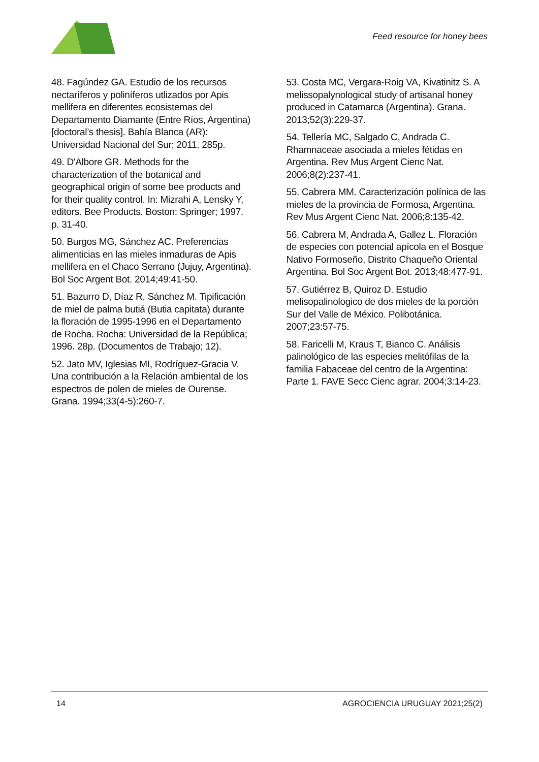Feed resource for honey bees
48. Fagúndez GA. Estudio de los recursos nectaríferos y poliníferos utlizados por Apis mellifera en diferentes ecosistemas del Departamento Diamante (Entre Ríos, Argentina) [doctoral’s thesis]. Bahía Blanca (AR): Universidad Nacional del Sur; 2011. 285p.
49. D'Albore GR. Methods for the characterization of the botanical and geographical origin of some bee products and for their quality control. In: Mizrahi A, Lensky Y, editors. Bee Products. Boston: Springer; 1997. p. 31-40.
50. Burgos MG, Sánchez AC. Preferencias alimenticias en las mieles inmaduras de Apis mellifera en el Chaco Serrano (Jujuy, Argentina). Bol Soc Argent Bot. 2014;49:41-50.
51. Bazurro D, Díaz R, Sánchez M. Tipificación de miel de palma butiá (Butia capitata) durante la floración de 1995-1996 en el Departamento de Rocha. Rocha: Universidad de la República; 1996. 28p. (Documentos de Trabajo; 12).
52. Jato MV, Iglesias MI, Rodríguez-Gracia V. Una contribución a la Relación ambiental de los espectros de polen de mieles de Ourense. Grana. 1994;33(4-5):260-7.
53. Costa MC, Vergara-Roig VA, Kivatinitz S. A melissopalynological study of artisanal honey produced in Catamarca (Argentina). Grana. 2013;52(3):229-37.
54. Tellería MC, Salgado C, Andrada C. Rhamnaceae asociada a mieles fétidas en Argentina. Rev Mus Argent Cienc Nat. 2006;8(2):237-41.
55. Cabrera MM. Caracterización polínica de las mieles de la provincia de Formosa, Argentina. Rev Mus Argent Cienc Nat. 2006;8:135-42.
56. Cabrera M, Andrada A, Gallez L. Floración de especies con potencial apícola en el Bosque Nativo Formoseño, Distrito Chaqueño Oriental Argentina. Bol Soc Argent Bot. 2013;48:477-91.
57. Gutiérrez B, Quiroz D. Estudio melisopalinologico de dos mieles de la porción Sur del Valle de México. Polibotánica. 2007;23:57-75.
58. Faricelli M, Kraus T, Bianco C. Análisis palinológico de las especies melitófilas de la familia Fabaceae del centro de la Argentina: Parte 1. FAVE Secc Cienc agrar. 2004;3:14-23.
14 AGROCIENCIA URUGUAY 2021;25(2)